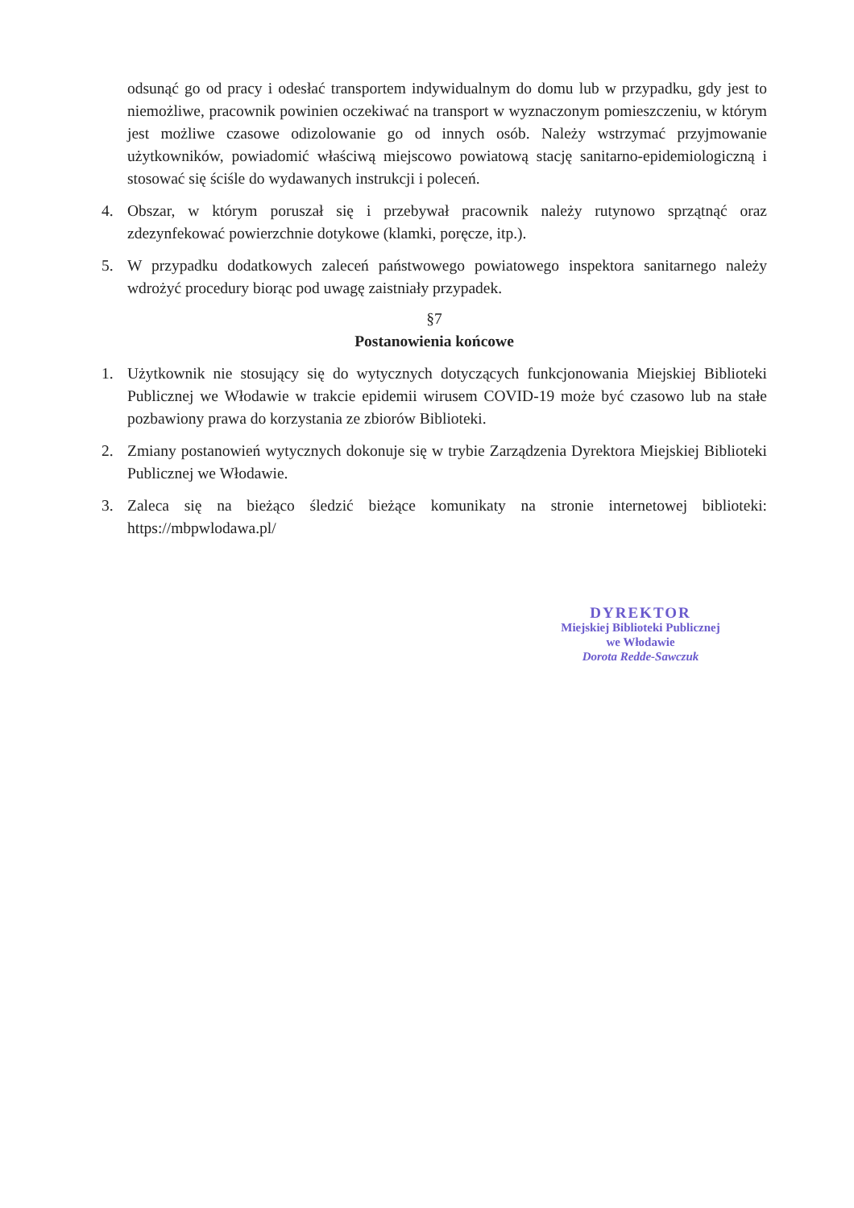odsunąć go od pracy i odesłać transportem indywidualnym do domu lub w przypadku, gdy jest to niemożliwe, pracownik powinien oczekiwać na transport w wyznaczonym pomieszczeniu, w którym jest możliwe czasowe odizolowanie go od innych osób. Należy wstrzymać przyjmowanie użytkowników, powiadomić właściwą miejscowo powiatową stację sanitarno-epidemiologiczną i stosować się ściśle do wydawanych instrukcji i poleceń.
4. Obszar, w którym poruszał się i przebywał pracownik należy rutynowo sprzątnąć oraz zdezynfekować powierzchnie dotykowe (klamki, poręcze, itp.).
5. W przypadku dodatkowych zaleceń państwowego powiatowego inspektora sanitarnego należy wdrożyć procedury biorąc pod uwagę zaistniały przypadek.
§7
Postanowienia końcowe
1. Użytkownik nie stosujący się do wytycznych dotyczących funkcjonowania Miejskiej Biblioteki Publicznej we Włodawie w trakcie epidemii wirusem COVID-19 może być czasowo lub na stałe pozbawiony prawa do korzystania ze zbiorów Biblioteki.
2. Zmiany postanowień wytycznych dokonuje się w trybie Zarządzenia Dyrektora Miejskiej Biblioteki Publicznej we Włodawie.
3. Zaleca się na bieżąco śledzić bieżące komunikaty na stronie internetowej biblioteki: https://mbpwlodawa.pl/
DYREKTOR
Miejskiej Biblioteki Publicznej
we Włodawie
Dorota Redde-Sawczuk